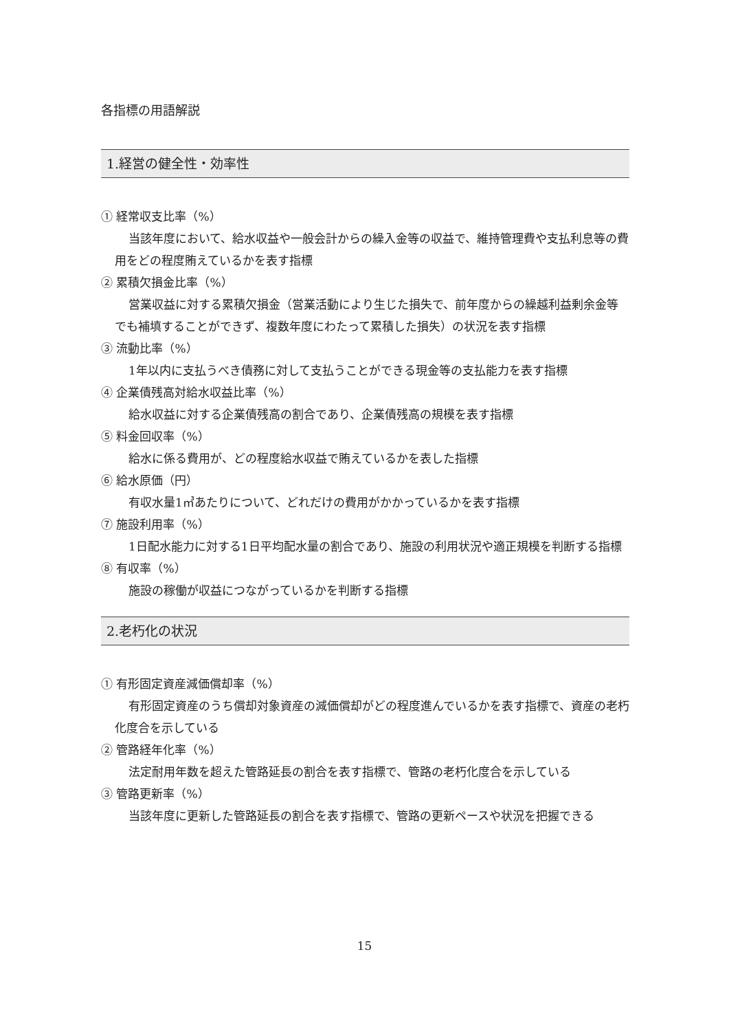各指標の用語解説
1.経営の健全性・効率性
① 経常収支比率（%）
当該年度において、給水収益や一般会計からの繰入金等の収益で、維持管理費や支払利息等の費用をどの程度賄えているかを表す指標
② 累積欠損金比率（%）
営業収益に対する累積欠損金（営業活動により生じた損失で、前年度からの繰越利益剰余金等でも補填することができず、複数年度にわたって累積した損失）の状況を表す指標
③ 流動比率（%）
1年以内に支払うべき債務に対して支払うことができる現金等の支払能力を表す指標
④ 企業債残高対給水収益比率（%）
給水収益に対する企業債残高の割合であり、企業債残高の規模を表す指標
⑤ 料金回収率（%）
給水に係る費用が、どの程度給水収益で賄えているかを表した指標
⑥ 給水原価（円）
有収水量1㎥あたりについて、どれだけの費用がかかっているかを表す指標
⑦ 施設利用率（%）
1日配水能力に対する1日平均配水量の割合であり、施設の利用状況や適正規模を判断する指標
⑧ 有収率（%）
施設の稼働が収益につながっているかを判断する指標
2.老朽化の状況
① 有形固定資産減価償却率（%）
有形固定資産のうち償却対象資産の減価償却がどの程度進んでいるかを表す指標で、資産の老朽化度合を示している
② 管路経年化率（%）
法定耐用年数を超えた管路延長の割合を表す指標で、管路の老朽化度合を示している
③ 管路更新率（%）
当該年度に更新した管路延長の割合を表す指標で、管路の更新ペースや状況を把握できる
15